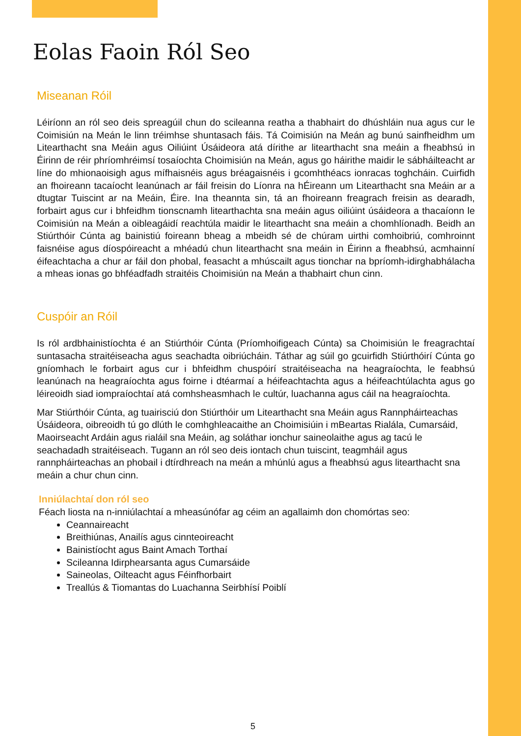Eolas Faoin Ról Seo
Miseanan Róil
Léiríonn an ról seo deis spreagúil chun do scileanna reatha a thabhairt do dhúshláin nua agus cur le Coimisiún na Meán le linn tréimhse shuntasach fáis. Tá Coimisiún na Meán ag bunú sainfheidhm um Litearthacht sna Meáin agus Oiliúint Úsáideora atá dírithe ar litearthacht sna meáin a fheabhsú in Éirinn de réir phríomhréimsí tosaíochta Choimisiún na Meán, agus go háirithe maidir le sábháilteacht ar líne do mhionaoisigh agus mífhaisnéis agus bréagaisnéis i gcomhthéacs ionracas toghcháin. Cuirfidh an fhoireann tacaíocht leanúnach ar fáil freisin do Líonra na hÉireann um Litearthacht sna Meáin ar a dtugtar Tuiscint ar na Meáin, Éire. Ina theannta sin, tá an fhoireann freagrach freisin as dearadh, forbairt agus cur i bhfeidhm tionscnamh litearthachta sna meáin agus oiliúint úsáideora a thacaíonn le Coimisiún na Meán a oibleagáidí reachtúla maidir le litearthacht sna meáin a chomhlíonadh. Beidh an Stiúrthóir Cúnta ag bainistiú foireann bheag a mbeidh sé de chúram uirthi comhoibriú, comhroinnt faisnéise agus díospóireacht a mhéadú chun litearthacht sna meáin in Éirinn a fheabhsú, acmhainní éifeachtacha a chur ar fáil don phobal, feasacht a mhúscailt agus tionchar na bpríomh-idirghabhálacha a mheas ionas go bhféadfadh straitéis Choimisiún na Meán a thabhairt chun cinn.
Cuspóir an Róil
Is ról ardbhainistíochta é an Stiúrthóir Cúnta (Príomhoifigeach Cúnta) sa Choimisiún le freagrachtaí suntasacha straitéiseacha agus seachadta oibriúcháin. Táthar ag súil go gcuirfidh Stiúrthóirí Cúnta go gníomhach le forbairt agus cur i bhfeidhm chuspóirí straitéiseacha na heagraíochta, le feabhsú leanúnach na heagraíochta agus foirne i dtéarmaí a héifeachtachta agus a héifeachtúlachta agus go léireoidh siad iompraíochtaí atá comhsheasmhach le cultúr, luachanna agus cáil na heagraíochta.
Mar Stiúrthóir Cúnta, ag tuairisciú don Stiúrthóir um Litearthacht sna Meáin agus Rannpháirteachas Úsáideora, oibreoidh tú go dlúth le comhghleacaithe an Choimisiúin i mBeartas Rialála, Cumarsáid, Maoirseacht Ardáin agus rialáil sna Meáin, ag soláthar ionchur saineolaithe agus ag tacú le seachadadh straitéiseach. Tugann an ról seo deis iontach chun tuiscint, teagmháil agus rannpháirteachas an phobail i dtírdhreach na meán a mhúnlú agus a fheabhsú agus litearthacht sna meáin a chur chun cinn.
Inniúlachtaí don ról seo
Féach liosta na n-inniúlachtaí a mheasúnófar ag céim an agallaimh don chomórtas seo:
Ceannaireacht
Breithiúnas, Anailís agus cinnteoireacht
Bainistíocht agus Baint Amach Torthaí
Scileanna Idirphearsanta agus Cumarsáide
Saineolas, Oilteacht agus Féinfhorbairt
Treallús & Tiomantas do Luachanna Seirbhísí Poiblí
5